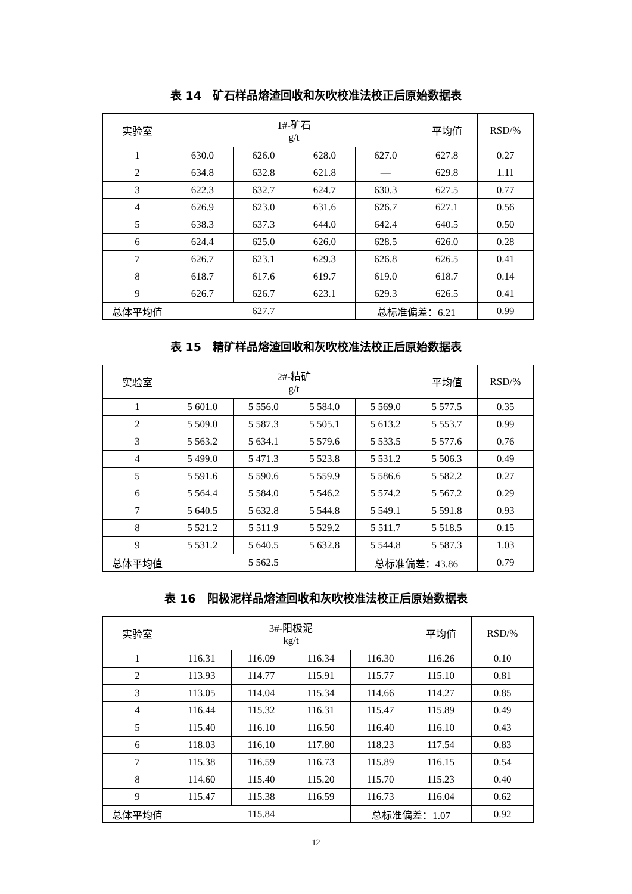表 14　矿石样品熔渣回收和灰吹校准法校正后原始数据表
| 实验室 | 1#-矿石 g/t | | | | 平均值 | RSD/% |
| 1 | 630.0 | 626.0 | 628.0 | 627.0 | 627.8 | 0.27 |
| 2 | 634.8 | 632.8 | 621.8 | — | 629.8 | 1.11 |
| 3 | 622.3 | 632.7 | 624.7 | 630.3 | 627.5 | 0.77 |
| 4 | 626.9 | 623.0 | 631.6 | 626.7 | 627.1 | 0.56 |
| 5 | 638.3 | 637.3 | 644.0 | 642.4 | 640.5 | 0.50 |
| 6 | 624.4 | 625.0 | 626.0 | 628.5 | 626.0 | 0.28 |
| 7 | 626.7 | 623.1 | 629.3 | 626.8 | 626.5 | 0.41 |
| 8 | 618.7 | 617.6 | 619.7 | 619.0 | 618.7 | 0.14 |
| 9 | 626.7 | 626.7 | 623.1 | 629.3 | 626.5 | 0.41 |
| 总体平均值 | 627.7 | | | 总标准偏差：6.21 | | 0.99 |
表 15　精矿样品熔渣回收和灰吹校准法校正后原始数据表
| 实验室 | 2#-精矿 g/t | | | | 平均值 | RSD/% |
| 1 | 5 601.0 | 5 556.0 | 5 584.0 | 5 569.0 | 5 577.5 | 0.35 |
| 2 | 5 509.0 | 5 587.3 | 5 505.1 | 5 613.2 | 5 553.7 | 0.99 |
| 3 | 5 563.2 | 5 634.1 | 5 579.6 | 5 533.5 | 5 577.6 | 0.76 |
| 4 | 5 499.0 | 5 471.3 | 5 523.8 | 5 531.2 | 5 506.3 | 0.49 |
| 5 | 5 591.6 | 5 590.6 | 5 559.9 | 5 586.6 | 5 582.2 | 0.27 |
| 6 | 5 564.4 | 5 584.0 | 5 546.2 | 5 574.2 | 5 567.2 | 0.29 |
| 7 | 5 640.5 | 5 632.8 | 5 544.8 | 5 549.1 | 5 591.8 | 0.93 |
| 8 | 5 521.2 | 5 511.9 | 5 529.2 | 5 511.7 | 5 518.5 | 0.15 |
| 9 | 5 531.2 | 5 640.5 | 5 632.8 | 5 544.8 | 5 587.3 | 1.03 |
| 总体平均值 | 5 562.5 | | | 总标准偏差：43.86 | | 0.79 |
表 16　阳极泥样品熔渣回收和灰吹校准法校正后原始数据表
| 实验室 | 3#-阳极泥 kg/t | | | | 平均值 | RSD/% |
| 1 | 116.31 | 116.09 | 116.34 | 116.30 | 116.26 | 0.10 |
| 2 | 113.93 | 114.77 | 115.91 | 115.77 | 115.10 | 0.81 |
| 3 | 113.05 | 114.04 | 115.34 | 114.66 | 114.27 | 0.85 |
| 4 | 116.44 | 115.32 | 116.31 | 115.47 | 115.89 | 0.49 |
| 5 | 115.40 | 116.10 | 116.50 | 116.40 | 116.10 | 0.43 |
| 6 | 118.03 | 116.10 | 117.80 | 118.23 | 117.54 | 0.83 |
| 7 | 115.38 | 116.59 | 116.73 | 115.89 | 116.15 | 0.54 |
| 8 | 114.60 | 115.40 | 115.20 | 115.70 | 115.23 | 0.40 |
| 9 | 115.47 | 115.38 | 116.59 | 116.73 | 116.04 | 0.62 |
| 总体平均值 | 115.84 | | | 总标准偏差：1.07 | | 0.92 |
12